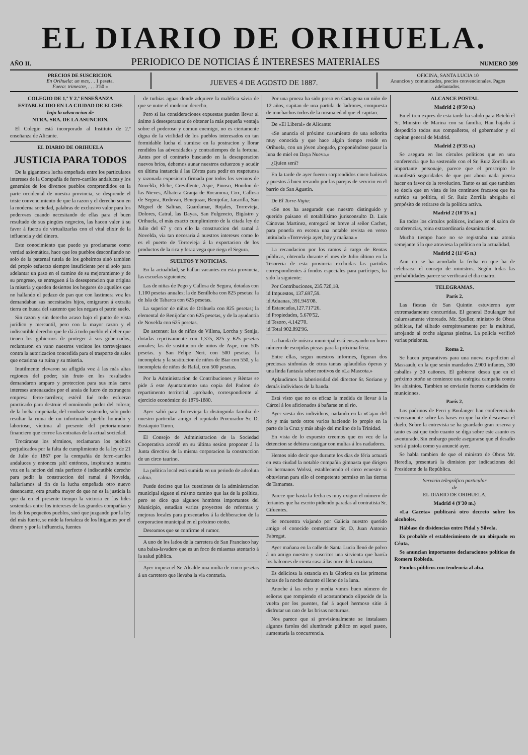EL DIARIO DE ORIHUELA.
AÑO II. PERIODICO DE NOTICIAS É INTERESES MATERIALES NUMERO 309
PRECIOS DE SUSCRICION.
En Orihuela: un mes, . . 1 peseta.
Fuera: trimestre, . . . 3'50 »
JUEVES 4 DE AGOSTO DE 1887.
OFICINA, SANTA LUCIA 10
Anuncios y comunicados, precios convencionales. Pagos adelantados.
COLEGIO DE 1.ª Y 2.ª ENSEÑANZA
ESTABLECIDO EN LA CIUDAD DE ELCHE
bajo la advocacion de
NTRA. SRA. DE LA ASUNCION.
El Colegio está incorporado al Instituto de 2.ª enseñanza de Alicante.
EL DIARIO DE ORIHUELA
JUSTICIA PARA TODOS
De la gigantesca lucha empeñada entre los particulares intereses de la Compañía de ferro-carriles andaluces y los generales de los diversos pueblos comprendidos en la parte occidental de nuestra provincia, se desprende el triste convencimiento de que la razon y el derecho son en la moderna sociedad, palabras de exclusivo valor para los poderosos cuando necesitando de ellas para el buen resultado de sus pingües negocios, las hacen valer á su favor á fuerza de virtualizarlas con el vital elixir de la influencia y del dinero.
Este conocimiento que puede ya proclamarse como verdad axiomática, hace que los pueblos desconfiando no solo de la paternal tutela de los gobeirnos sinó tambien del propio esfuerzo siempre insuficiente por si solo para adelantar un paso en el camino de su mejoramiento y de su progreso, se entreguen á la desesperacion que origina la miseria y queden desiertos los hogares de aquellos que no hallando el pedazo de pan que con lastimera voz les demandaban sus necesitados hijos, emigraron á extraña tierra en busca del sustento que les negara el patrio suelo.
Sin razon y sin derecho acaso bajo el punto de vista jurídico y mercantil, pero con la mayor razon y el indiscutible derecho que le dá á todo pueblo el deber que tienen los gobiernos de proteger á sus gobernados, reclamaron en vano nuestros vecinos los torrevejenses contra la autorizacion concedida para el trasporte de sales que ocasiona su ruina y su miseria.
Inutilmente elevaron su afligida voz á las más altas regiones del poder; sin fruto en los resultados demandaron amparo y proteccion para sus más caros intereses amenazados por el ansia de lucro de extrangera empresa ferro-carrilera; estéril fué todo esfuerzo practicado para destruir el omnímodo poder del coloso; de la lucha empeñada, del combate sostenido, solo pudo resultar la ruina de un infortunado pueblo honrado y laborioso, víctima al presente del pretoriamismo financiero que corroe las entrañas de la actual sociedad.
Trocáranse los términos, reclamaran los pueblos perjudicados por la falta de cumplimiento de la ley de 21 de Julio de 1867 por la compañía de ferro-carriles andaluces y entonces ¡ah! entónces, inspirando nuestra voz en la nocion del más perfecto é indiscutible derecho para pedir la construccion del ramal á Novelda, hallaríamos al fin de la lucha empeñada otro nuevo desencanto, otra prueba mayor de que no es la justicia la que da en el presente tiempo la victoria en las lides sostenidas entre los intereses de las grandes compañías y los de los pequeños pueblos, sinó que juzgando por la ley del más fuerte, se mide la fortaleza de los litigantes por el dinero y por la influencia, fuentes
de turbias aguas donde adquiere la maléfica sávia de que se nutre el moderno derecho.
Pero si las consideraciones expuestas pueden llevar al ánimo á desesperanzar de obtener la más pequeña ventaja sobre el poderoso y comun enemigo, no es ciertamente digna de la virilidad de los pueblos interesados en tan formidable lucha el sumirse en la postracion y llorar rendidos las adversidades y contratiempos de la fortuna. Antes por el contrario buscando en la desesperacion nuevos bríos, debemos aunar nuestros esfuerzos y acudir en última instancia á las Córtes para pedir en respetuosa y razonada exposicion firmada por todos los vecinos de Novelda, Elche, Crevillente, Aspe, Pinoso, Hondon de las Nieves, Albatera Granja de Rocamora, Cox, Callosa de Segura, Redovan, Benejuzar, Benijofar, Jacarilla, San Miguel de Salinas, Guardamar, Rojales, Torrevieja, Dolores, Catral, las Dayas, San Fulgencio, Bigástro y Orihuela, el más exacto cumplimiento de la citada ley de Julio del 67 y con ello la construccion del ramal á Novelda, via tan necesaria á nuestros intereses como lo es el puerto de Torrevieja á la exportacion de los productos de la rica y feraz vega que riega el Segura.
SUELTOS Y NOTICIAS.
En la actualidad, se hallan vacantes en esta provincia, las escuelas siguientes:
Las de niñas de Pego y Callosa de Segura, dotadas con 1.100 pesetas anuales; la de Benilloba con 825 pesetas: la de Isla de Tabarca con 625 pesetas.
La superior de niñas de Orihuela con 825 pesetas; la elemental de Benijofar con 625 pesetas, y de la ayudantía de Novelda con 625 pesetas.
De ascenso: las de niños de Villena, Lorcha y Senija, dotadas repctivamente con 1.375, 825 y 625 pesetas anuales; las de sustitucion de niños de Aspe, con 505 pesetas. y San Felipe Neri, con 500 pesetas; la incompleta y la sustitucion de niños de Biar con 550, y la incompleta de niños de Rafal, con 500 pesetas.
Por la Administracion de Contribuciones y Rèntas se pide á este Ayuntamiento una copia del Padron de repartimento territorial, aprobado, correspondiente al ejercicio económico de 1879-1880.
Ayer salió para Torrevieja la distinguida familia de nuestro particular amigo el reputado Procurador Sr. D. Eustaquio Turon.
El Consejo de Administracion de la Sociedad Cooperativa acordó en su última sesion proponer á la Junta directiva de la misma corporacion la construccion de un circo taurino.
La política local está sumida en un periodo de adsoluta calma.
Puede decirse que las cuestiones de la administracion municipal siguen el mismo camino que las de la política, pero se dice que algunos hombres importantes del Municipio, estudian varios proyectos de reformas y mejoras locales para presentarlos á la deliberacion de la corporacion municipal en el próximo otoño.
Deseamos que se confirme el rumor.
A uno de los lados de la carretera de San Francisco hay una balsa-lavadero que es un foco de miasmas atentario á la salud pública.
Ayer impuso el Sr. Alcalde una multa de cinco pesetas á un carretero que llevaba la via contraria.
Por una proeza ha sido preso en Cartagena un niño de 12 años, capitan de una partida de ladrones, compuesta de muchachos todos de la misma edad que el capitan.
De «El Liberal» de Alicante:
«Se anuncia el próximo casamiento de una señorita muy conocida y que hace algún tiempo reside en Orihuela, con un jóven abogado, proponiéndose pasar la luna de miel en Daya Nueva.»
¿Quien será?
En la tarde de ayer fueron sorprendidos cinco bañistas y puestos á buen recaudo por las parejas de servicio en el barrio de San Agustin.
De El Torre-Vigia:
«Se nos ha asegurado que nuestro distinguido y querido paisano el notabilísimo jurisconsulto D. Luis Cánovas Martinez, entregará en breve al señor Cachet, para ponerla en escena una notable revista en verso intitulada «Torrevieja ayer, hoy y mañana.»
La recaudacion por los ramos á cargo de Rentas públicas, obtenida durante el mes de Julio último en la Tesoreria de esta provincia excluidas las partidas correspondientes á fondos especiales para partícipes, ha sido la siguiente:
Por Contribuciones, 235.720,18.
id Impuestos, 137.697,59.
id Aduanas, 391.945'08.
id Estancadas,127.717'26.
id Propiedades, 5.670'52.
id Tesoro, 4.142'70.
id Total 902.892'96.
La banda de música municipal está ensayando un buen número de escojidas piezas para la próxima féria.
Entre ellas, segun nuestros informes, figuran dos preciosas sinfonías de otras tantas aplaudidas óperas y una linda fantasía sobre motivos de «La Mascota.»
Aplaudimos la laboriosidad del director Sr. Soriano y demás individuos de la banda.
Está visto que no es eficaz la medida de llevar á la Cárcel á los aficionados á bañarse en el rio.
Ayer siesta dos indivíduos, nadando en la «Caja» del rio y más tarde otros varios haciendo lo propio en la parte de la Cruz y más abajo del molino de la Trinidad.
En vista de lo expuesto creemos que en vez de la detencion se debiera castigar con multas á los nadadores.
Hemos oido decir que durante los dias de féria actuará en esta ciudad la notable compañía gimnasta que dirigen los hermanos Wolssi, estableciendo el circo ecuestre si obtuvieran para ello el competente permiso en las tierras de Tamames.
Parece que hasta la fecha es muy exiguo el número de feriantes que ha escrito pidiendo paradas al contratista Sr. Cifuentes.
Se encuentra viajando por Galicia nuestro querido amigo el conocido comerciante Sr. D. Juan Antonio Fabregat.
Ayer mañana en la calle de Santa Lucia llenó de polvo á un amigo nuestro y suscritor una sirvienta que barría los balcones de cierta casa á las once de la mañana.
Es deliciosa la estancia en la Glorieta en las primeras horas de la noche durante el lleno de la luna.
Anoche á las ocho y media vimos buen número de señoras que rompiendo el acostumbrado elipsoide de la vuelta por los puentes, fué á aquel hermoso sitio á disfrutar un rato de las brisas nocturnas.
Nos parece que si provisionalmente se instalasen algunos faroles del alumbrado público en aquel paseo, aumentaría la concurrencia.
ALCANCE POSTAL
Madrid 2 (8'50 n.)
En el tren expres de esta tarde ha salido para Betelú el Sr. Ministro de Marina con su familia. Han bajado á despedirlo todos sus compañeros, el gobernador y el capitan general de Madrid.
Madrid 2 (9'35 n.)
Se asegura en los círculos políticos que en una conferencia que ha sostenido con el Sr. Ruiz Zorrilla un importante personaje, parece que el proscripto le manifestó seguridades de que por ahora nada piensa hacer en favor de la revolucion. Tanto es así que tambien se decía que en vista de los contínuos fracasos que ha sufrido su política, el Sr. Ruiz Zorrilla abrigaba el propósito de retirarse de la política activa.
Madrid 2 (10'35 n.)
En todos los círculos políticos, incluso en el salon de conferencias, reina extraordinaria desanimacion.
Mucho tiempo hace no se registraba una atonia semejante á la que atraviesa la política en la actualidad.
Madrid 2 (11'45 n.)
Aun no se ha acordado la fecha en que ha de celebrarse el consejo de ministros. Según todas las probabilidades parece se verificará el dia cuatro.
TELEGRAMAS.
París 2.
Las fiestas de San Quintin estuvieron ayer extremadamente concurridas. El general Boulanger fué calurosamente vitoreado. Mr. Spuller, ministro de Obras públicas, fué silbado estrepitosamente por la multitud, arrojando al coche algunas piedras. La policía verificó varias prisiones.
Roma 2.
Se hacen preparativos para una nueva expedicion al Massaauh, en la que serán mandados 2.900 infantes, 300 caballos y 30 cañones. El gobierno desea que en el próximo otoño se comience una enérgica campaña contra los abisinios. Tambien se enviarán fuertes cantidades de municiones.
París 2.
Los padrinos de Ferri y Boulanger han conferenciado extensamente sobre las bases en que ha de descansar el duelo. Sobre la entrevista se ha guardado gran reserva y tanto es así que todo cuanto se diga sobre este asunto es aventurado. Sin embargo puede asegurarse que el desafío será á pistola como ya anuncié ayer.
Se habla tambien de que el ministro de Obras Mr. Heredia, presentará la dimision por indicaciones del Presidente de la República.
Servicio telegráfico particular
de
EL DIARIO DE ORIHUELA.
Madrid 4 (9'30 m.)
«La Gaceta» publicará otro decreto sobre los alcoholes.
Háblase de disidencias entre Pidal y Silvela.
Es probable el establecimiento de un obispado en Céuta.
Se anuncian importantes declaraciones políticas de Romero Robledo.
Fondos públicos con tendencia al alza.